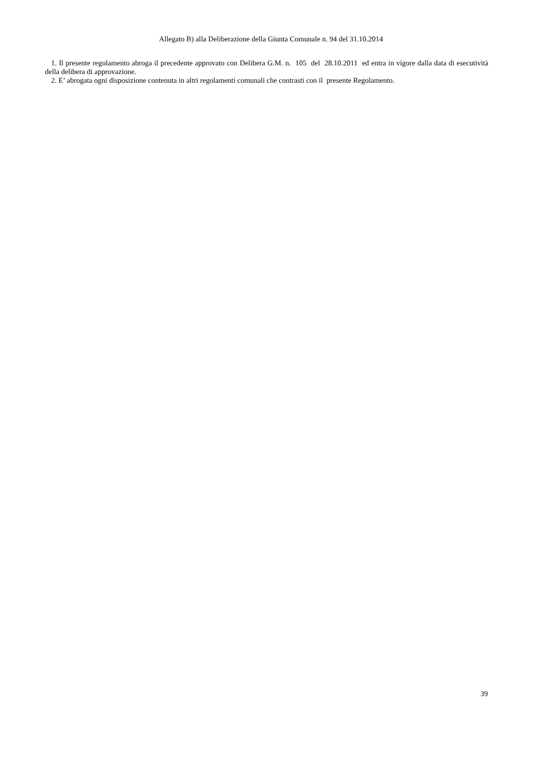Allegato B) alla Deliberazione della Giunta Comunale n. 94 del 31.10.2014
1. Il presente regolamento abroga il precedente approvato con Delibera G.M. n. 105 del 28.10.2011 ed entra in vigore dalla data di esecutività della delibera di approvazione.
2. E’ abrogata ogni disposizione contenuta in altri regolamenti comunali che contrasti con il presente Regolamento.
39